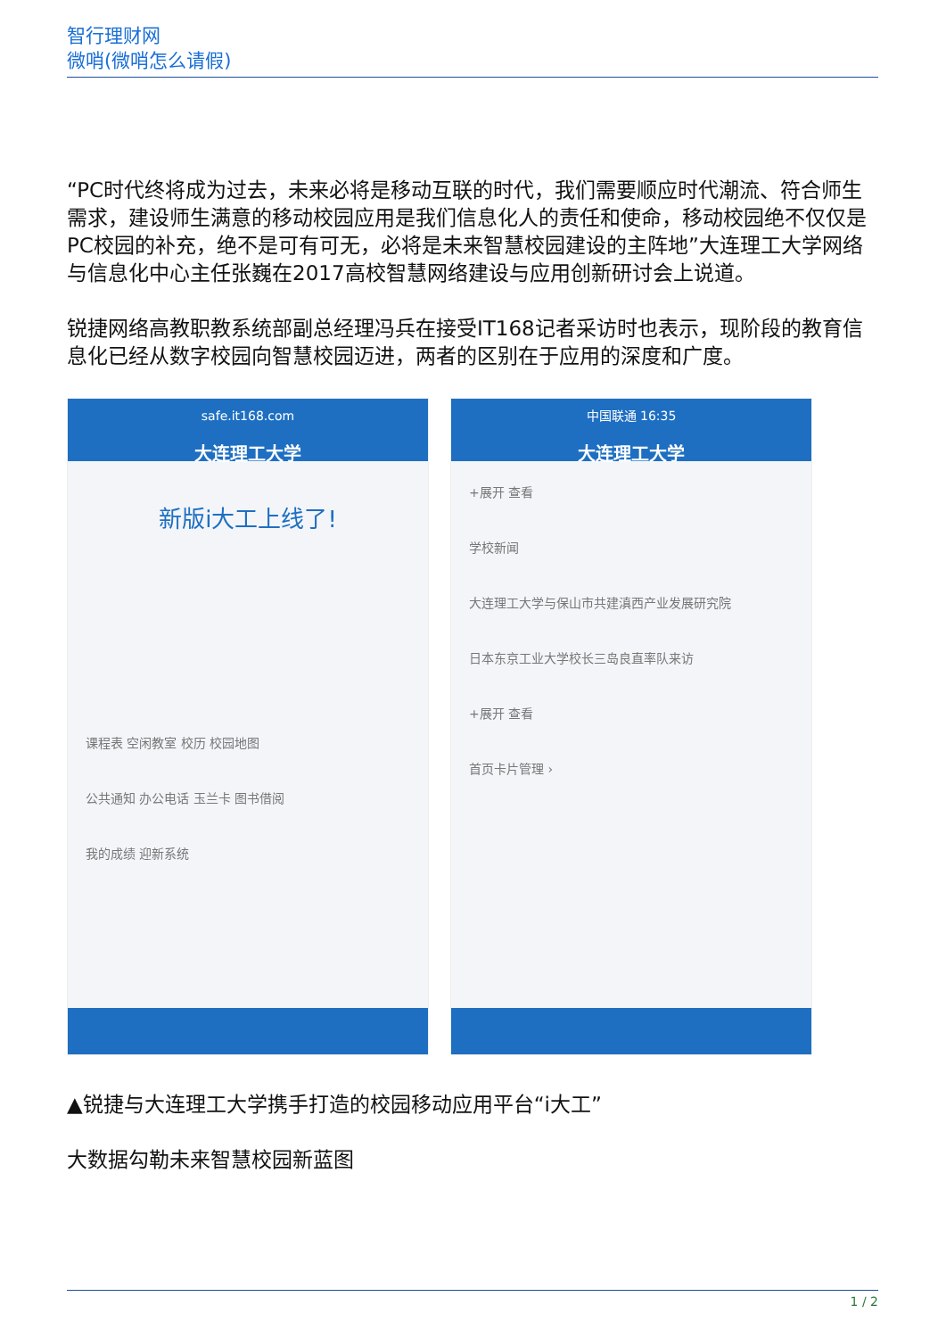智行理财网
微哨(微哨怎么请假)
“PC时代终将成为过去，未来必将是移动互联的时代，我们需要顺应时代潮流、符合师生需求，建设师生满意的移动校园应用是我们信息化人的责任和使命，移动校园绝不仅仅是PC校园的补充，绝不是可有可无，必将是未来智慧校园建设的主阵地”大连理工大学网络与信息化中心主任张巍在2017高校智慧网络建设与应用创新研讨会上说道。
锐捷网络高教职教系统部副总经理冯兵在接受IT168记者采访时也表示，现阶段的教育信息化已经从数字校园向智慧校园迈进，两者的区别在于应用的深度和广度。
safe.it168.com
大连理工大学
新版i大工上线了!
课程表 空闲教室 校历 校园地图
公共通知 办公电话 玉兰卡 图书借阅
我的成绩 迎新系统
中国联通 16:35
大连理工大学
+展开 查看
学校新闻
大连理工大学与保山市共建滇西产业发展研究院
日本东京工业大学校长三岛良直率队来访
+展开 查看
首页卡片管理 ›
▲锐捷与大连理工大学携手打造的校园移动应用平台“i大工”
大数据勾勒未来智慧校园新蓝图
1 / 2